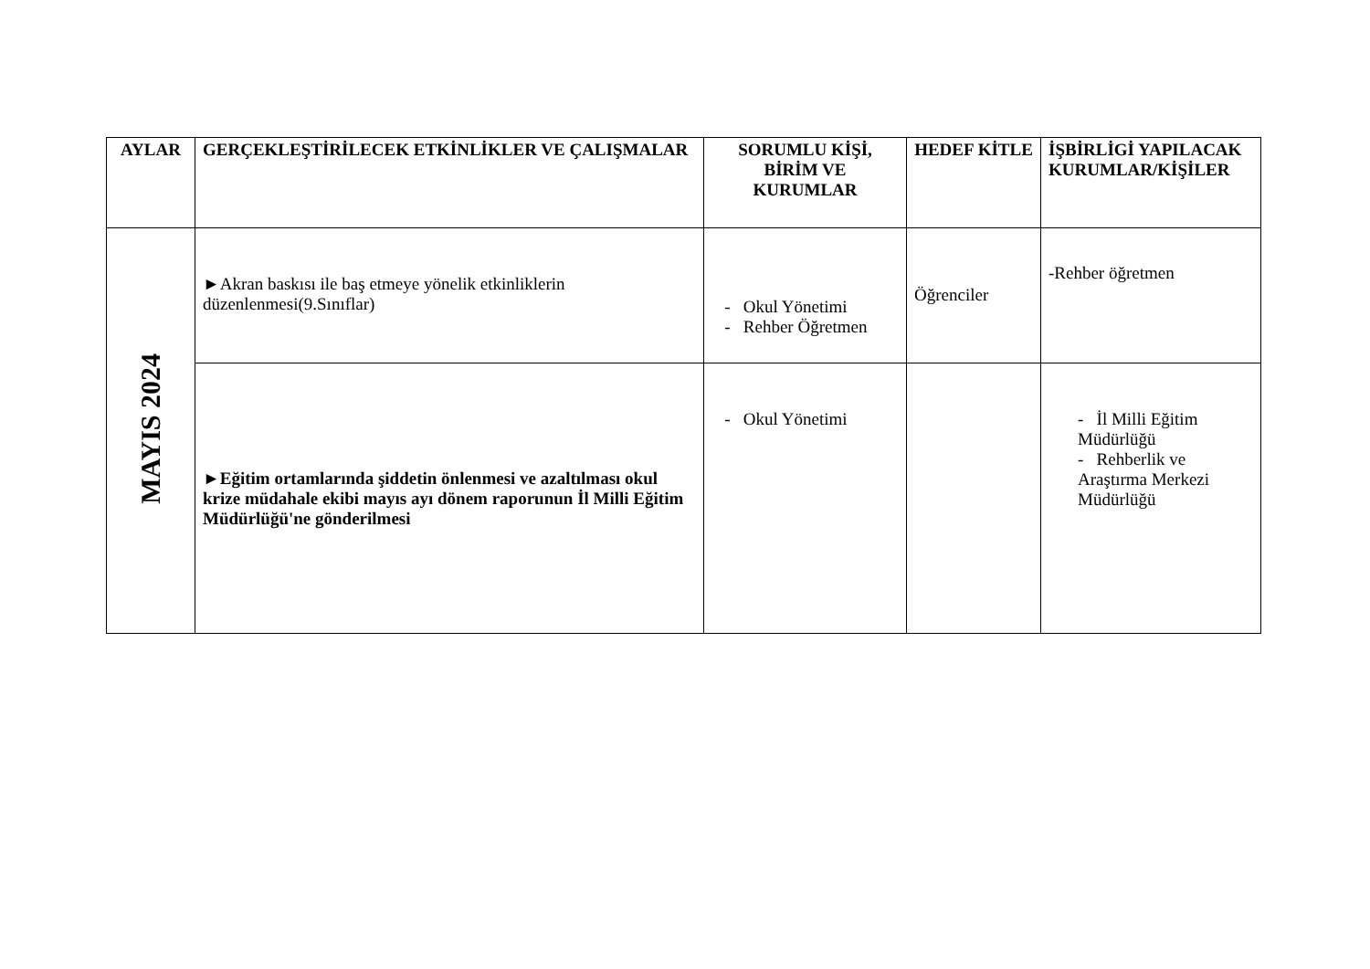| AYLAR | GERÇEKLEŞTİRİLECEK ETKİNLİKLER VE ÇALIŞMALAR | SORUMLU KİŞİ, BİRİM VE KURUMLAR | HEDEF KİTLE | İŞBİRLİGİ YAPILACAK KURUMLAR/KİŞİLER |
| --- | --- | --- | --- | --- |
| MAYIS 2024 | ►Akran baskısı ile baş etmeye yönelik etkinliklerin düzenlenmesi(9.Sınıflar) | - Okul Yönetimi - Rehber Öğretmen | Öğrenciler | -Rehber öğretmen |
| | ►Eğitim ortamlarında şiddetin önlenmesi ve azaltılması okul krize müdahale ekibi mayıs ayı dönem raporunun İl Milli Eğitim Müdürlüğü'ne gönderilmesi | - Okul Yönetimi | | - İl Milli Eğitim Müdürlüğü - Rehberlik ve Araştırma Merkezi Müdürlüğü |